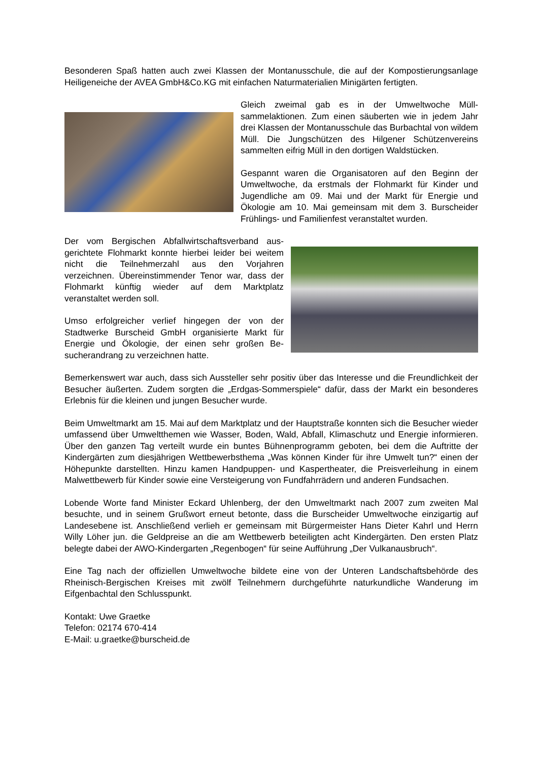Besonderen Spaß hatten auch zwei Klassen der Montanusschule, die auf der Kompostie­rungsanlage Heiligeneiche der AVEA GmbH&Co.KG mit einfachen Naturmaterialien Minigär­ten fertigten.
Gleich zweimal gab es in der Umweltwoche Müll­sammelaktionen. Zum einen säuberten wie in jedem Jahr drei Klassen der Montanusschule das Burbach­tal von wildem Müll. Die Jungschützen des Hilgener Schützenvereins sammelten eifrig Müll in den dorti­gen Waldstücken.
Gespannt waren die Organisatoren auf den Beginn der Umweltwoche, da erstmals der Flohmarkt für Kinder und Jugendliche am 09. Mai und der Markt für Energie und Ökologie am 10. Mai gemeinsam mit dem 3. Burscheider Frühlings- und Familienfest veranstaltet wurden.
Der vom Bergischen Abfallwirtschaftsverband aus­gerichtete Flohmarkt konnte hierbei leider bei wei­tem nicht die Teilnehmerzahl aus den Vorjahren verzeichnen. Übereinstimmender Tenor war, dass der Flohmarkt künftig wieder auf dem Marktplatz veranstaltet werden soll.
Umso erfolgreicher verlief hingegen der von der Stadtwerke Burscheid GmbH organisierte Markt für Energie und Ökologie, der einen sehr großen Be­sucherandrang zu verzeichnen hatte.
Bemerkenswert war auch, dass sich Aussteller sehr positiv über das Interesse und die Freundlichkeit der Besucher äußerten. Zudem sorgten die „Erdgas-Sommerspiele“ dafür, dass der Markt ein besonderes Erlebnis für die kleinen und jungen Besucher wurde.
Beim Umweltmarkt am 15. Mai auf dem Marktplatz und der Hauptstraße konnten sich die Besucher wieder umfassend über Umweltthemen wie Wasser, Boden, Wald, Abfall, Klima­schutz und Energie informieren. Über den ganzen Tag verteilt wurde ein buntes Bühnenpro­gramm geboten, bei dem die Auftritte der Kindergärten zum diesjährigen Wettbewerbsthema „Was können Kinder für ihre Umwelt tun?“ einen der Höhepunkte darstellten. Hinzu kamen Handpuppen- und Kaspertheater, die Preisverleihung in einem Malwettbewerb für Kinder sowie eine Versteigerung von Fundfahrrädern und anderen Fundsachen.
Lobende Worte fand Minister Eckard Uhlenberg, der den Umweltmarkt nach 2007 zum zwei­ten Mal besuchte, und in seinem Grußwort erneut betonte, dass die Burscheider Umweltwo­che einzigartig auf Landesebene ist. Anschließend verlieh er gemeinsam mit Bürgermeister Hans Dieter Kahrl und Herrn Willy Löher jun. die Geldpreise an die am Wettbewerb beteilig­ten acht Kindergärten. Den ersten Platz belegte dabei der AWO-Kindergarten „Regenbogen“ für seine Aufführung „Der Vulkanausbruch“.
Eine Tag nach der offiziellen Umweltwoche bildete eine von der Unteren Landschaftsbehör­de des Rheinisch-Bergischen Kreises mit zwölf Teilnehmern durchgeführte naturkundliche Wanderung im Eifgenbachtal den Schlusspunkt.
Kontakt: Uwe Graetke
Telefon: 02174 670-414
E-Mail: u.graetke@burscheid.de